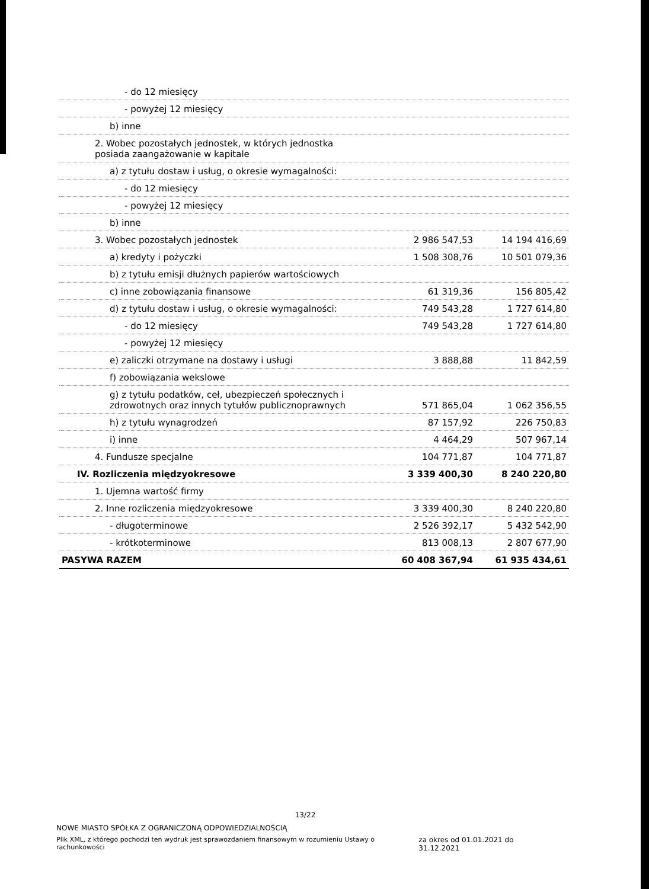| - do 12 miesięcy | | |
| - powyżej 12 miesięcy | | |
| b) inne | | |
| 2. Wobec pozostałych jednostek, w których jednostka posiada zaangażowanie w kapitale | | |
| a) z tytułu dostaw i usług, o okresie wymagalności: | | |
| - do 12 miesięcy | | |
| - powyżej 12 miesięcy | | |
| b) inne | | |
| 3. Wobec pozostałych jednostek | 2 986 547,53 | 14 194 416,69 |
| a) kredyty i pożyczki | 1 508 308,76 | 10 501 079,36 |
| b) z tytułu emisji dłużnych papierów wartościowych | | |
| c) inne zobowiązania finansowe | 61 319,36 | 156 805,42 |
| d) z tytułu dostaw i usług, o okresie wymagalności: | 749 543,28 | 1 727 614,80 |
| - do 12 miesięcy | 749 543,28 | 1 727 614,80 |
| - powyżej 12 miesięcy | | |
| e) zaliczki otrzymane na dostawy i usługi | 3 888,88 | 11 842,59 |
| f) zobowiązania wekslowe | | |
| g) z tytułu podatków, ceł, ubezpieczeń społecznych i zdrowotnych oraz innych tytułów publicznoprawnych | 571 865,04 | 1 062 356,55 |
| h) z tytułu wynagrodzeń | 87 157,92 | 226 750,83 |
| i) inne | 4 464,29 | 507 967,14 |
| 4. Fundusze specjalne | 104 771,87 | 104 771,87 |
| IV. Rozliczenia międzyokresowe | 3 339 400,30 | 8 240 220,80 |
| 1. Ujemna wartość firmy | | |
| 2. Inne rozliczenia międzyokresowe | 3 339 400,30 | 8 240 220,80 |
| - długoterminowe | 2 526 392,17 | 5 432 542,90 |
| - krótkoterminowe | 813 008,13 | 2 807 677,90 |
| PASYWA RAZEM | 60 408 367,94 | 61 935 434,61 |
13/22
NOWE MIASTO SPÓŁKA Z OGRANICZONĄ ODPOWIEDZIALNOŚCIĄ
Plik XML, z którego pochodzi ten wydruk jest sprawozdaniem finansowym w rozumieniu Ustawy o rachunkowości za okres od 01.01.2021 do 31.12.2021